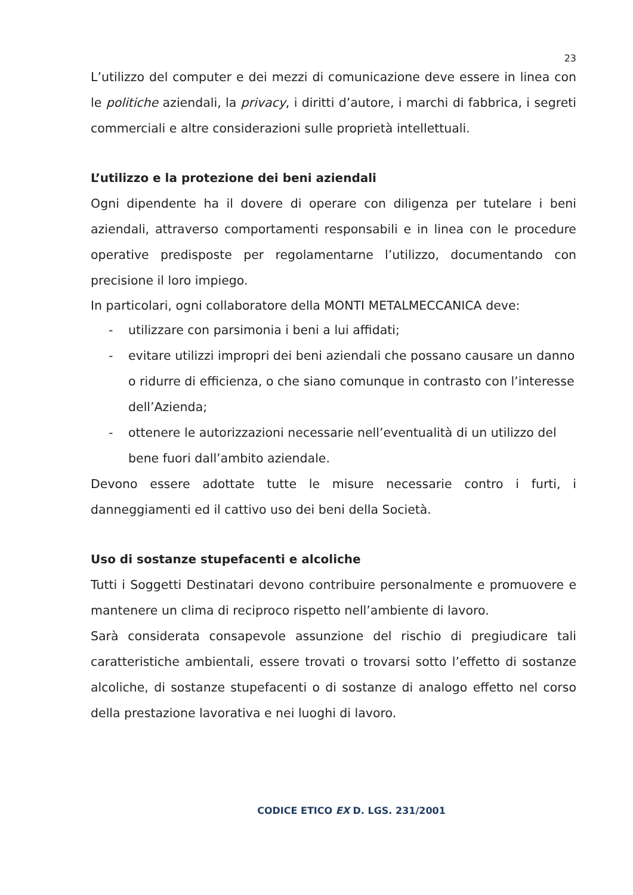23
L’utilizzo del computer e dei mezzi di comunicazione deve essere in linea con le politiche aziendali, la privacy, i diritti d’autore, i marchi di fabbrica, i segreti commerciali e altre considerazioni sulle proprietà intellettuali.
L’utilizzo e la protezione dei beni aziendali
Ogni dipendente ha il dovere di operare con diligenza per tutelare i beni aziendali, attraverso comportamenti responsabili e in linea con le procedure operative predisposte per regolamentarne l’utilizzo, documentando con precisione il loro impiego.
In particolari, ogni collaboratore della MONTI METALMECCANICA deve:
- utilizzare con parsimonia i beni a lui affidati;
- evitare utilizzi impropri dei beni aziendali che possano causare un danno o ridurre di efficienza, o che siano comunque in contrasto con l’interesse dell’Azienda;
- ottenere le autorizzazioni necessarie nell’eventualità di un utilizzo del bene fuori dall’ambito aziendale.
Devono essere adottate tutte le misure necessarie contro i furti, i danneggiamenti ed il cattivo uso dei beni della Società.
Uso di sostanze stupefacenti e alcoliche
Tutti i Soggetti Destinatari devono contribuire personalmente e promuovere e mantenere un clima di reciproco rispetto nell’ambiente di lavoro.
Sarà considerata consapevole assunzione del rischio di pregiudicare tali caratteristiche ambientali, essere trovati o trovarsi sotto l’effetto di sostanze alcoliche, di sostanze stupefacenti o di sostanze di analogo effetto nel corso della prestazione lavorativa e nei luoghi di lavoro.
CODICE ETICO EX D. LGS. 231/2001